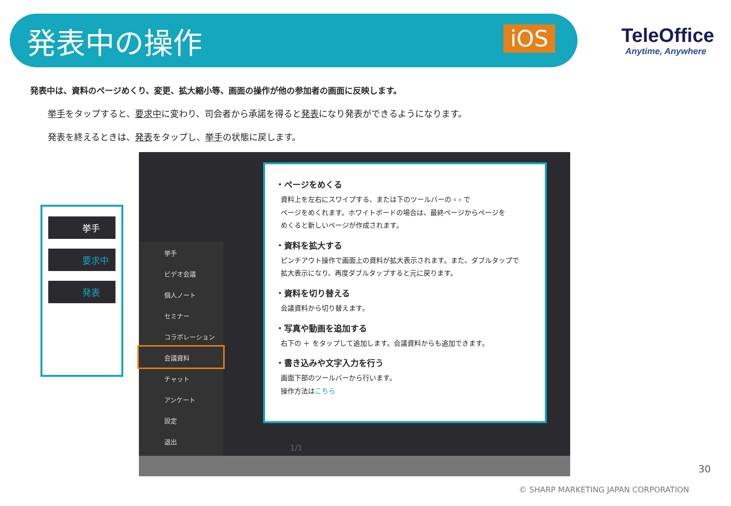発表中の操作 iOS
TeleOffice
Anytime, Anywhere
発表中は、資料のページめくり、変更、拡大縮小等、画面の操作が他の参加者の画面に反映します。
挙手をタップすると、要求中に変わり、司会者から承諾を得ると発表になり発表ができるようになります。
発表を終えるときは、発表をタップし、挙手の状態に戻します。
挙手
要求中
発表
挙手
ビデオ会議
個人ノート
セミナー
コラボレーション
会議資料
チャット
アンケート
設定
退出
1/1
・ページをめくる
資料上を左右にスワイプする、または下のツールバーの ‹ › で
ページをめくれます。ホワイトボードの場合は、最終ページからページを
めくると新しいページが作成されます。
・資料を拡大する
ピンチアウト操作で画面上の資料が拡大表示されます。また、ダブルタップで
拡大表示になり、再度ダブルタップすると元に戻ります。
・資料を切り替える
会議資料から切り替えます。
・写真や動画を追加する
右下の ＋ をタップして追加します。会議資料からも追加できます。
・書き込みや文字入力を行う
画面下部のツールバーから行います。
操作方法はこちら
30
© SHARP MARKETING JAPAN CORPORATION